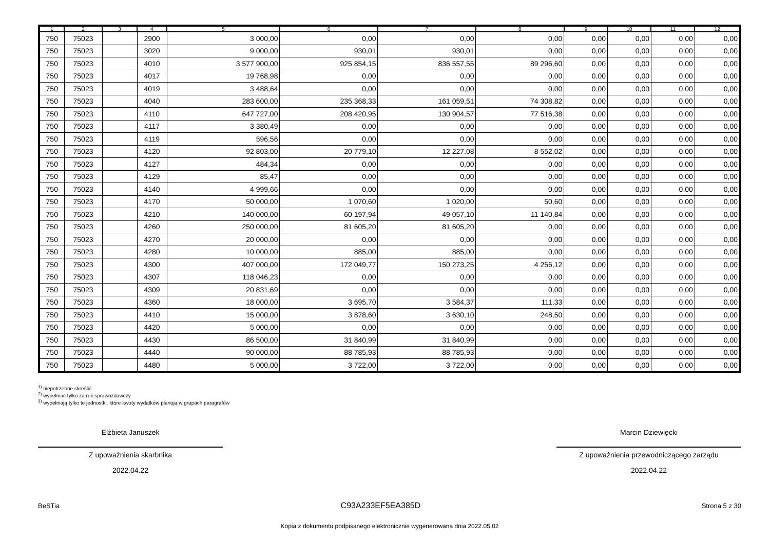| 1 | 2 | 3 | 4 | 5 | 6 | 7 | 8 | 9 | 10 | 11 | 12 |
| --- | --- | --- | --- | --- | --- | --- | --- | --- | --- | --- | --- |
| 750 | 75023 | | 2900 | 3 000,00 | 0,00 | 0,00 | 0,00 | 0,00 | 0,00 | 0,00 | 0,00 |
| 750 | 75023 | | 3020 | 9 000,00 | 930,01 | 930,01 | 0,00 | 0,00 | 0,00 | 0,00 | 0,00 |
| 750 | 75023 | | 4010 | 3 577 900,00 | 925 854,15 | 836 557,55 | 89 296,60 | 0,00 | 0,00 | 0,00 | 0,00 |
| 750 | 75023 | | 4017 | 19 768,98 | 0,00 | 0,00 | 0,00 | 0,00 | 0,00 | 0,00 | 0,00 |
| 750 | 75023 | | 4019 | 3 488,64 | 0,00 | 0,00 | 0,00 | 0,00 | 0,00 | 0,00 | 0,00 |
| 750 | 75023 | | 4040 | 283 600,00 | 235 368,33 | 161 059,51 | 74 308,82 | 0,00 | 0,00 | 0,00 | 0,00 |
| 750 | 75023 | | 4110 | 647 727,00 | 208 420,95 | 130 904,57 | 77 516,38 | 0,00 | 0,00 | 0,00 | 0,00 |
| 750 | 75023 | | 4117 | 3 380,49 | 0,00 | 0,00 | 0,00 | 0,00 | 0,00 | 0,00 | 0,00 |
| 750 | 75023 | | 4119 | 596,56 | 0,00 | 0,00 | 0,00 | 0,00 | 0,00 | 0,00 | 0,00 |
| 750 | 75023 | | 4120 | 92 803,00 | 20 779,10 | 12 227,08 | 8 552,02 | 0,00 | 0,00 | 0,00 | 0,00 |
| 750 | 75023 | | 4127 | 484,34 | 0,00 | 0,00 | 0,00 | 0,00 | 0,00 | 0,00 | 0,00 |
| 750 | 75023 | | 4129 | 85,47 | 0,00 | 0,00 | 0,00 | 0,00 | 0,00 | 0,00 | 0,00 |
| 750 | 75023 | | 4140 | 4 999,66 | 0,00 | 0,00 | 0,00 | 0,00 | 0,00 | 0,00 | 0,00 |
| 750 | 75023 | | 4170 | 50 000,00 | 1 070,60 | 1 020,00 | 50,60 | 0,00 | 0,00 | 0,00 | 0,00 |
| 750 | 75023 | | 4210 | 140 000,00 | 60 197,94 | 49 057,10 | 11 140,84 | 0,00 | 0,00 | 0,00 | 0,00 |
| 750 | 75023 | | 4260 | 250 000,00 | 81 605,20 | 81 605,20 | 0,00 | 0,00 | 0,00 | 0,00 | 0,00 |
| 750 | 75023 | | 4270 | 20 000,00 | 0,00 | 0,00 | 0,00 | 0,00 | 0,00 | 0,00 | 0,00 |
| 750 | 75023 | | 4280 | 10 000,00 | 885,00 | 885,00 | 0,00 | 0,00 | 0,00 | 0,00 | 0,00 |
| 750 | 75023 | | 4300 | 407 000,00 | 172 049,77 | 150 273,25 | 4 256,12 | 0,00 | 0,00 | 0,00 | 0,00 |
| 750 | 75023 | | 4307 | 118 046,23 | 0,00 | 0,00 | 0,00 | 0,00 | 0,00 | 0,00 | 0,00 |
| 750 | 75023 | | 4309 | 20 831,69 | 0,00 | 0,00 | 0,00 | 0,00 | 0,00 | 0,00 | 0,00 |
| 750 | 75023 | | 4360 | 18 000,00 | 3 695,70 | 3 584,37 | 111,33 | 0,00 | 0,00 | 0,00 | 0,00 |
| 750 | 75023 | | 4410 | 15 000,00 | 3 878,60 | 3 630,10 | 248,50 | 0,00 | 0,00 | 0,00 | 0,00 |
| 750 | 75023 | | 4420 | 5 000,00 | 0,00 | 0,00 | 0,00 | 0,00 | 0,00 | 0,00 | 0,00 |
| 750 | 75023 | | 4430 | 86 500,00 | 31 840,99 | 31 840,99 | 0,00 | 0,00 | 0,00 | 0,00 | 0,00 |
| 750 | 75023 | | 4440 | 90 000,00 | 88 785,93 | 88 785,93 | 0,00 | 0,00 | 0,00 | 0,00 | 0,00 |
| 750 | 75023 | | 4480 | 5 000,00 | 3 722,00 | 3 722,00 | 0,00 | 0,00 | 0,00 | 0,00 | 0,00 |
<sup>1)</sup> niepotrzebne skreślić
<sup>2)</sup> wypełniać tylko za rok sprawozdawczy
<sup>3)</sup> wypełniają tylko te jednostki, które kwoty wydatków planują w grupach paragrafów
Elżbieta Januszek
Z upoważnienia skarbnika
2022.04.22
Marcin Dziewięcki
Z upoważnienia przewodniczącego zarządu
2022.04.22
BeSTia C93A233EF5EA385D Strona 5 z 30
Kopia z dokumentu podpisanego elektronicznie wygenerowana dnia 2022.05.02